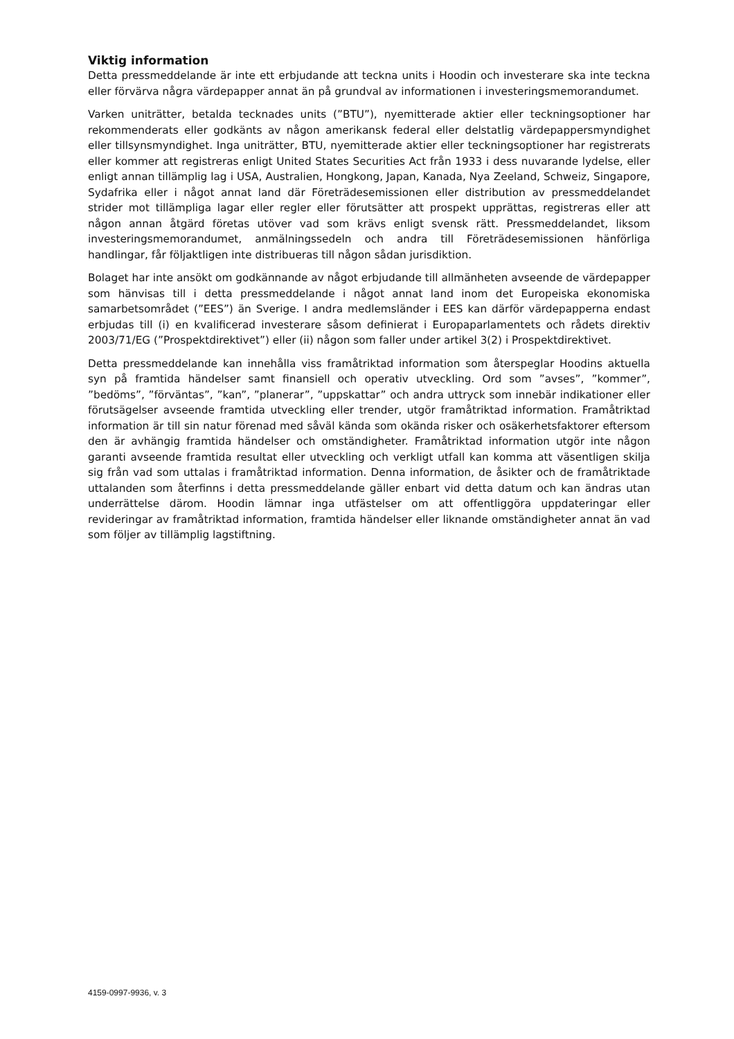Viktig information
Detta pressmeddelande är inte ett erbjudande att teckna units i Hoodin och investerare ska inte teckna eller förvärva några värdepapper annat än på grundval av informationen i investeringsmemorandumet.
Varken uniträtter, betalda tecknades units (”BTU”), nyemitterade aktier eller teckningsoptioner har rekommenderats eller godkänts av någon amerikansk federal eller delstatlig värdepappersmyndighet eller tillsynsmyndighet. Inga uniträtter, BTU, nyemitterade aktier eller teckningsoptioner har registrerats eller kommer att registreras enligt United States Securities Act från 1933 i dess nuvarande lydelse, eller enligt annan tillämplig lag i USA, Australien, Hongkong, Japan, Kanada, Nya Zeeland, Schweiz, Singapore, Sydafrika eller i något annat land där Företrädesemissionen eller distribution av pressmeddelandet strider mot tillämpliga lagar eller regler eller förutsätter att prospekt upprättas, registreras eller att någon annan åtgärd företas utöver vad som krävs enligt svensk rätt. Pressmeddelandet, liksom investeringsmemorandumet, anmälningssedeln och andra till Företrädesemissionen hänförliga handlingar, får följaktligen inte distribueras till någon sådan jurisdiktion.
Bolaget har inte ansökt om godkännande av något erbjudande till allmänheten avseende de värdepapper som hänvisas till i detta pressmeddelande i något annat land inom det Europeiska ekonomiska samarbetsområdet (”EES”) än Sverige. I andra medlemsländer i EES kan därför värdepapperna endast erbjudas till (i) en kvalificerad investerare såsom definierat i Europaparlamentets och rådets direktiv 2003/71/EG (”Prospektdirektivet”) eller (ii) någon som faller under artikel 3(2) i Prospektdirektivet.
Detta pressmeddelande kan innehålla viss framåtriktad information som återspeglar Hoodins aktuella syn på framtida händelser samt finansiell och operativ utveckling. Ord som ”avses”, ”kommer”, ”bedöms”, ”förväntas”, ”kan”, ”planerar”, ”uppskattar” och andra uttryck som innebär indikationer eller förutsägelser avseende framtida utveckling eller trender, utgör framåtriktad information. Framåtriktad information är till sin natur förenad med såväl kända som okända risker och osäkerhetsfaktorer eftersom den är avhängig framtida händelser och omständigheter. Framåtriktad information utgör inte någon garanti avseende framtida resultat eller utveckling och verkligt utfall kan komma att väsentligen skilja sig från vad som uttalas i framåtriktad information. Denna information, de åsikter och de framåtriktade uttalanden som återfinns i detta pressmeddelande gäller enbart vid detta datum och kan ändras utan underrättelse därom. Hoodin lämnar inga utfästelser om att offentliggöra uppdateringar eller revideringar av framåtriktad information, framtida händelser eller liknande omständigheter annat än vad som följer av tillämplig lagstiftning.
4159-0997-9936, v. 3